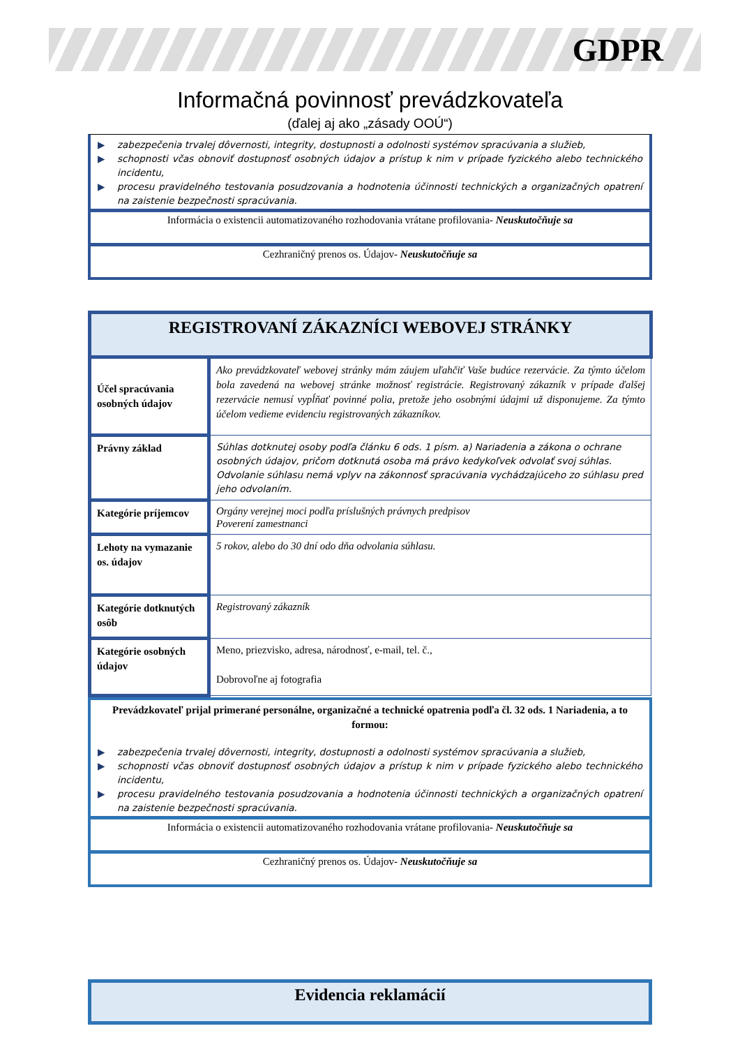GDPR
Informačná povinnosť prevádzkovateľa
(ďalej aj ako „zásady OOÚ“)
▶ zabezpečenia trvalej dôvernosti, integrity, dostupnosti a odolnosti systémov spracúvania a služieb,
▶ schopnosti včas obnoviť dostupnosť osobných údajov a prístup k nim v prípade fyzického alebo technického incidentu,
▶ procesu pravidelného testovania posudzovania a hodnotenia účinnosti technických a organizačných opatrení na zaistenie bezpečnosti spracúvania.
Informácia o existencii automatizovaného rozhodovania vrátane profilovania- Neuskutočňuje sa
Cezhraničný prenos os. Údajov- Neuskutočňuje sa
| REGISTROVANÍ ZÁKAZNÍCI WEBOVEJ STRÁNKY | |
| --- | --- |
| Účel spracúvania osobných údajov | Ako prevádzkovateľ webovej stránky mám záujem uľahčiť Vaše budúce rezervácie. Za týmto účelom bola zavedená na webovej stránke možnosť registrácie. Registrovaný zákazník v prípade ďalšej rezervácie nemusí vypĺňať povinné polia, pretože jeho osobnými údajmi už disponujeme. Za týmto účelom vedieme evidenciu registrovaných zákazníkov. |
| Právny základ | Súhlas dotknutej osoby podľa článku 6 ods. 1 písm. a) Nariadenia a zákona o ochrane osobných údajov, pričom dotknutá osoba má právo kedykoľvek odvolať svoj súhlas. Odvolanie súhlasu nemá vplyv na zákonnosť spracúvania vychádzajúceho zo súhlasu pred jeho odvolaním. |
| Kategórie príjemcov | Orgány verejnej moci podľa príslušných právnych predpisov Poverení zamestnanci |
| Lehoty na vymazanie os. údajov | 5 rokov, alebo do 30 dní odo dňa odvolania súhlasu. |
| Kategórie dotknutých osôb | Registrovaný zákazník |
| Kategórie osobných údajov | Meno, priezvisko, adresa, národnosť, e-mail, tel. č., Dobrovoľne aj fotografia |
Prevádzkovateľ prijal primerané personálne, organizačné a technické opatrenia podľa čl. 32 ods. 1 Nariadenia, a to formou:
▶ zabezpečenia trvalej dôvernosti, integrity, dostupnosti a odolnosti systémov spracúvania a služieb,
▶ schopnosti včas obnoviť dostupnosť osobných údajov a prístup k nim v prípade fyzického alebo technického incidentu,
▶ procesu pravidelného testovania posudzovania a hodnotenia účinnosti technických a organizačných opatrení na zaistenie bezpečnosti spracúvania.
Informácia o existencii automatizovaného rozhodovania vrátane profilovania- Neuskutočňuje sa
Cezhraničný prenos os. Údajov- Neuskutočňuje sa
Evidencia reklamácií